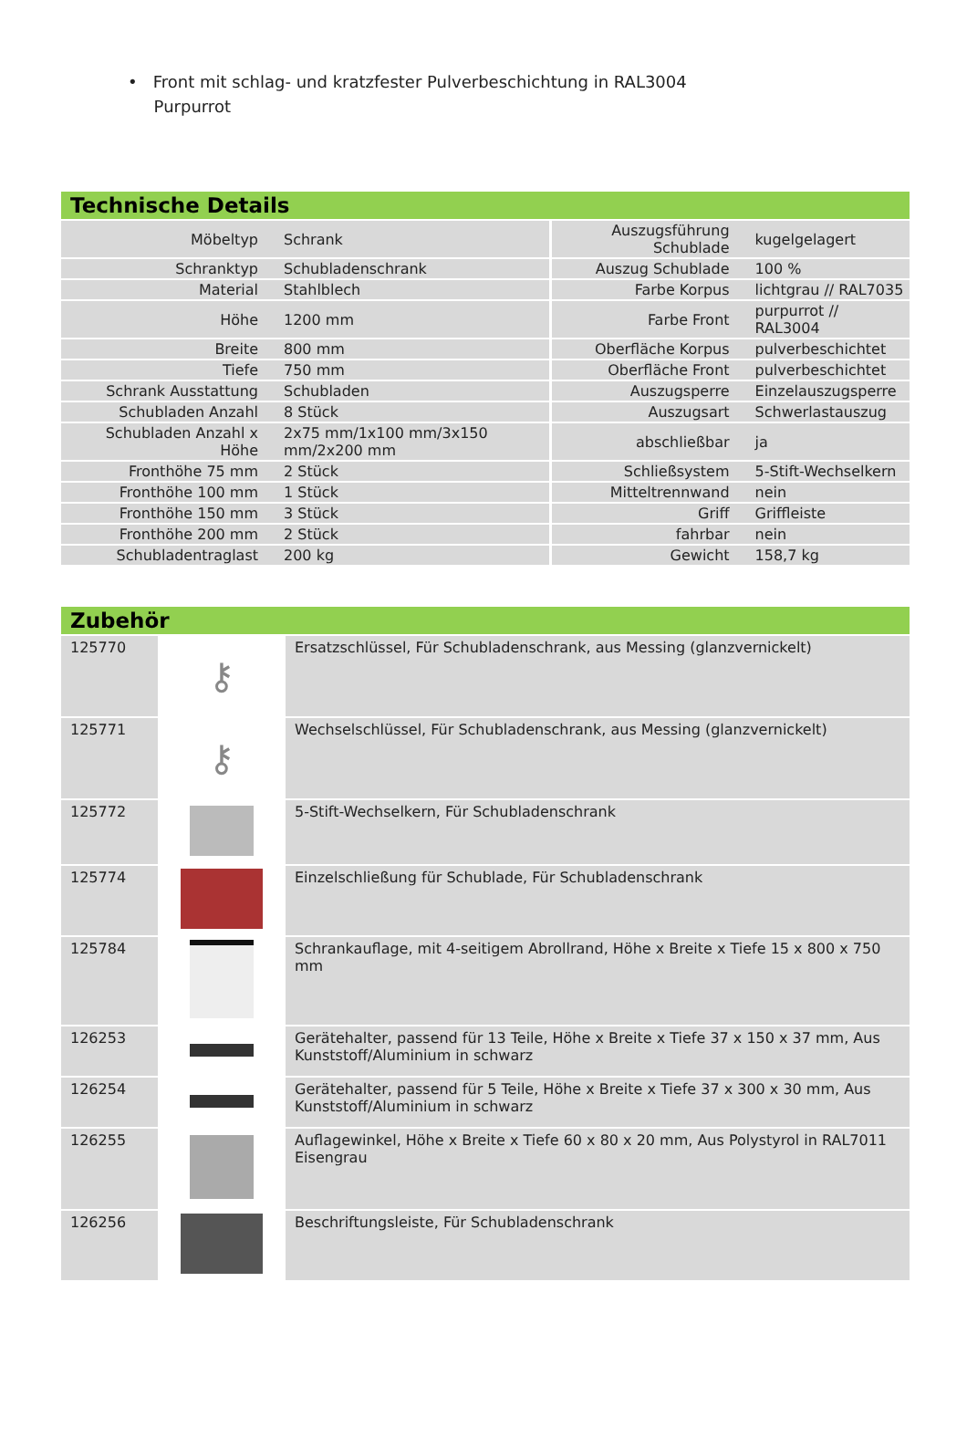• Front mit schlag- und kratzfester Pulverbeschichtung in RAL3004
Purpurrot
Technische Details
| Möbeltyp | Schrank | Auszugsführung Schublade | kugelgelagert |
| Schranktyp | Schubladenschrank | Auszug Schublade | 100 % |
| Material | Stahlblech | Farbe Korpus | lichtgrau // RAL7035 |
| Höhe | 1200 mm | Farbe Front | purpurrot // RAL3004 |
| Breite | 800 mm | Oberfläche Korpus | pulverbeschichtet |
| Tiefe | 750 mm | Oberfläche Front | pulverbeschichtet |
| Schrank Ausstattung | Schubladen | Auszugsperre | Einzelauszugsperre |
| Schubladen Anzahl | 8 Stück | Auszugsart | Schwerlastauszug |
| Schubladen Anzahl x Höhe | 2x75 mm/1x100 mm/3x150 mm/2x200 mm | abschließbar | ja |
| Fronthöhe 75 mm | 2 Stück | Schließsystem | 5-Stift-Wechselkern |
| Fronthöhe 100 mm | 1 Stück | Mitteltrennwand | nein |
| Fronthöhe 150 mm | 3 Stück | Griff | Griffleiste |
| Fronthöhe 200 mm | 2 Stück | fahrbar | nein |
| Schubladentraglast | 200 kg | Gewicht | 158,7 kg |
Zubehör
| 125770 | ⚷ | Ersatzschlüssel, Für Schubladenschrank, aus Messing (glanzvernickelt) |
| 125771 | ⚷ | Wechselschlüssel, Für Schubladenschrank, aus Messing (glanzvernickelt) |
| 125772 | | 5-Stift-Wechselkern, Für Schubladenschrank |
| 125774 | | Einzelschließung für Schublade, Für Schubladenschrank |
| 125784 | | Schrankauflage, mit 4-seitigem Abrollrand, Höhe x Breite x Tiefe 15 x 800 x 750 mm |
| 126253 | | Gerätehalter, passend für 13 Teile, Höhe x Breite x Tiefe 37 x 150 x 37 mm, Aus Kunststoff/Aluminium in schwarz |
| 126254 | | Gerätehalter, passend für 5 Teile, Höhe x Breite x Tiefe 37 x 300 x 30 mm, Aus Kunststoff/Aluminium in schwarz |
| 126255 | | Auflagewinkel, Höhe x Breite x Tiefe 60 x 80 x 20 mm, Aus Polystyrol in RAL7011 Eisengrau |
| 126256 | | Beschriftungsleiste, Für Schubladenschrank |